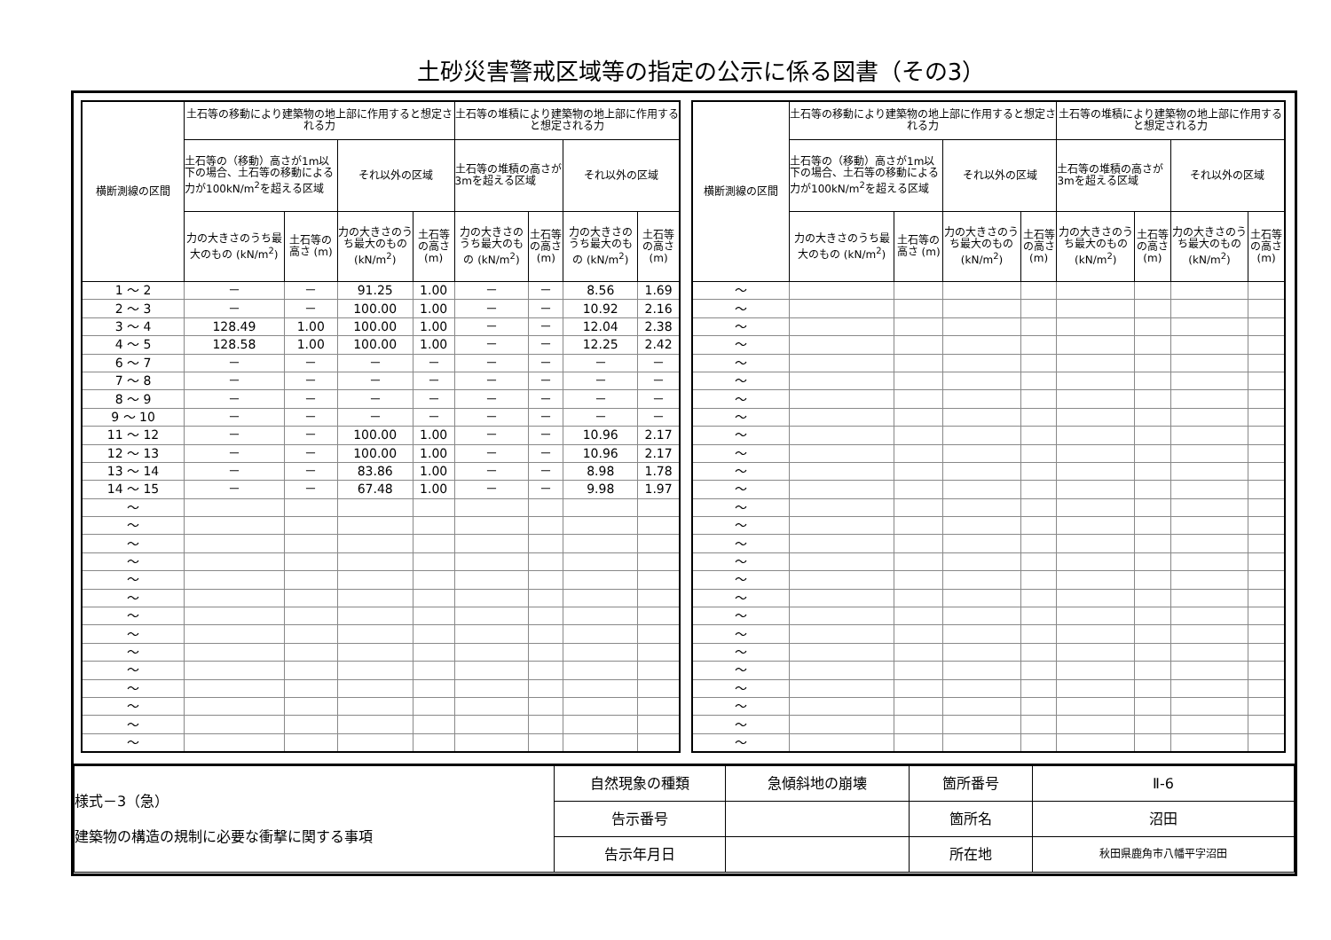土砂災害警戒区域等の指定の公示に係る図書（その3）
| 横断測線の区間 | 土石等の移動により建築物の地上部に作用すると想定される力 | | | | 土石等の堆積により建築物の地上部に作用すると想定される力 | | | |
| --- | --- | --- | --- | --- | --- | --- | --- | --- |
| | 土石等の（移動）高さが1m以下の場合、土石等の移動による力が100kN/m<sup>2</sup>を超える区域 | | それ以外の区域 | | 土石等の堆積の高さが3mを超える区域 | | それ以外の区域 | |
| | 力の大きさのうち最大のもの (kN/m<sup>2</sup>) | 土石等の高さ (m) | 力の大きさのうち最大のもの (kN/m<sup>2</sup>) | 土石等の高さ (m) | 力の大きさのうち最大のもの (kN/m<sup>2</sup>) | 土石等の高さ (m) | 力の大きさのうち最大のもの (kN/m<sup>2</sup>) | 土石等の高さ (m) |
| 1 ～ 2 | － | － | 91.25 | 1.00 | － | － | 8.56 | 1.69 |
| 2 ～ 3 | － | － | 100.00 | 1.00 | － | － | 10.92 | 2.16 |
| 3 ～ 4 | 128.49 | 1.00 | 100.00 | 1.00 | － | － | 12.04 | 2.38 |
| 4 ～ 5 | 128.58 | 1.00 | 100.00 | 1.00 | － | － | 12.25 | 2.42 |
| 6 ～ 7 | － | － | － | － | － | － | － | － |
| 7 ～ 8 | － | － | － | － | － | － | － | － |
| 8 ～ 9 | － | － | － | － | － | － | － | － |
| 9 ～ 10 | － | － | － | － | － | － | － | － |
| 11 ～ 12 | － | － | 100.00 | 1.00 | － | － | 10.96 | 2.17 |
| 12 ～ 13 | － | － | 100.00 | 1.00 | － | － | 10.96 | 2.17 |
| 13 ～ 14 | － | － | 83.86 | 1.00 | － | － | 8.98 | 1.78 |
| 14 ～ 15 | － | － | 67.48 | 1.00 | － | － | 9.98 | 1.97 |
| ～ | | | | | | | | |
| ～ | | | | | | | | |
| ～ | | | | | | | | |
| ～ | | | | | | | | |
| ～ | | | | | | | | |
| ～ | | | | | | | | |
| ～ | | | | | | | | |
| ～ | | | | | | | | |
| ～ | | | | | | | | |
| ～ | | | | | | | | |
| ～ | | | | | | | | |
| ～ | | | | | | | | |
| ～ | | | | | | | | |
| ～ | | | | | | | | |
| 横断測線の区間 | 土石等の移動により建築物の地上部に作用すると想定される力 | | | | 土石等の堆積により建築物の地上部に作用すると想定される力 | | | |
| --- | --- | --- | --- | --- | --- | --- | --- | --- |
| | 土石等の（移動）高さが1m以下の場合、土石等の移動による力が100kN/m<sup>2</sup>を超える区域 | | それ以外の区域 | | 土石等の堆積の高さが3mを超える区域 | | それ以外の区域 | |
| | 力の大きさのうち最大のもの (kN/m<sup>2</sup>) | 土石等の高さ (m) | 力の大きさのうち最大のもの (kN/m<sup>2</sup>) | 土石等の高さ (m) | 力の大きさのうち最大のもの (kN/m<sup>2</sup>) | 土石等の高さ (m) | 力の大きさのうち最大のもの (kN/m<sup>2</sup>) | 土石等の高さ (m) |
| ～ | | | | | | | | |
| ～ | | | | | | | | |
| ～ | | | | | | | | |
| ～ | | | | | | | | |
| ～ | | | | | | | | |
| ～ | | | | | | | | |
| ～ | | | | | | | | |
| ～ | | | | | | | | |
| ～ | | | | | | | | |
| ～ | | | | | | | | |
| ～ | | | | | | | | |
| ～ | | | | | | | | |
| ～ | | | | | | | | |
| ～ | | | | | | | | |
| ～ | | | | | | | | |
| ～ | | | | | | | | |
| ～ | | | | | | | | |
| ～ | | | | | | | | |
| ～ | | | | | | | | |
| ～ | | | | | | | | |
| ～ | | | | | | | | |
| ～ | | | | | | | | |
| ～ | | | | | | | | |
| ～ | | | | | | | | |
| ～ | | | | | | | | |
| ～ | | | | | | | | |
| 様式－3（急） 建築物の構造の規制に必要な衝撃に関する事項 | 自然現象の種類 | 急傾斜地の崩壊 | 箇所番号 | Ⅱ-6 |
| | 告示番号 | | 箇所名 | 沼田 |
| | 告示年月日 | | 所在地 | 秋田県鹿角市八幡平字沼田 |